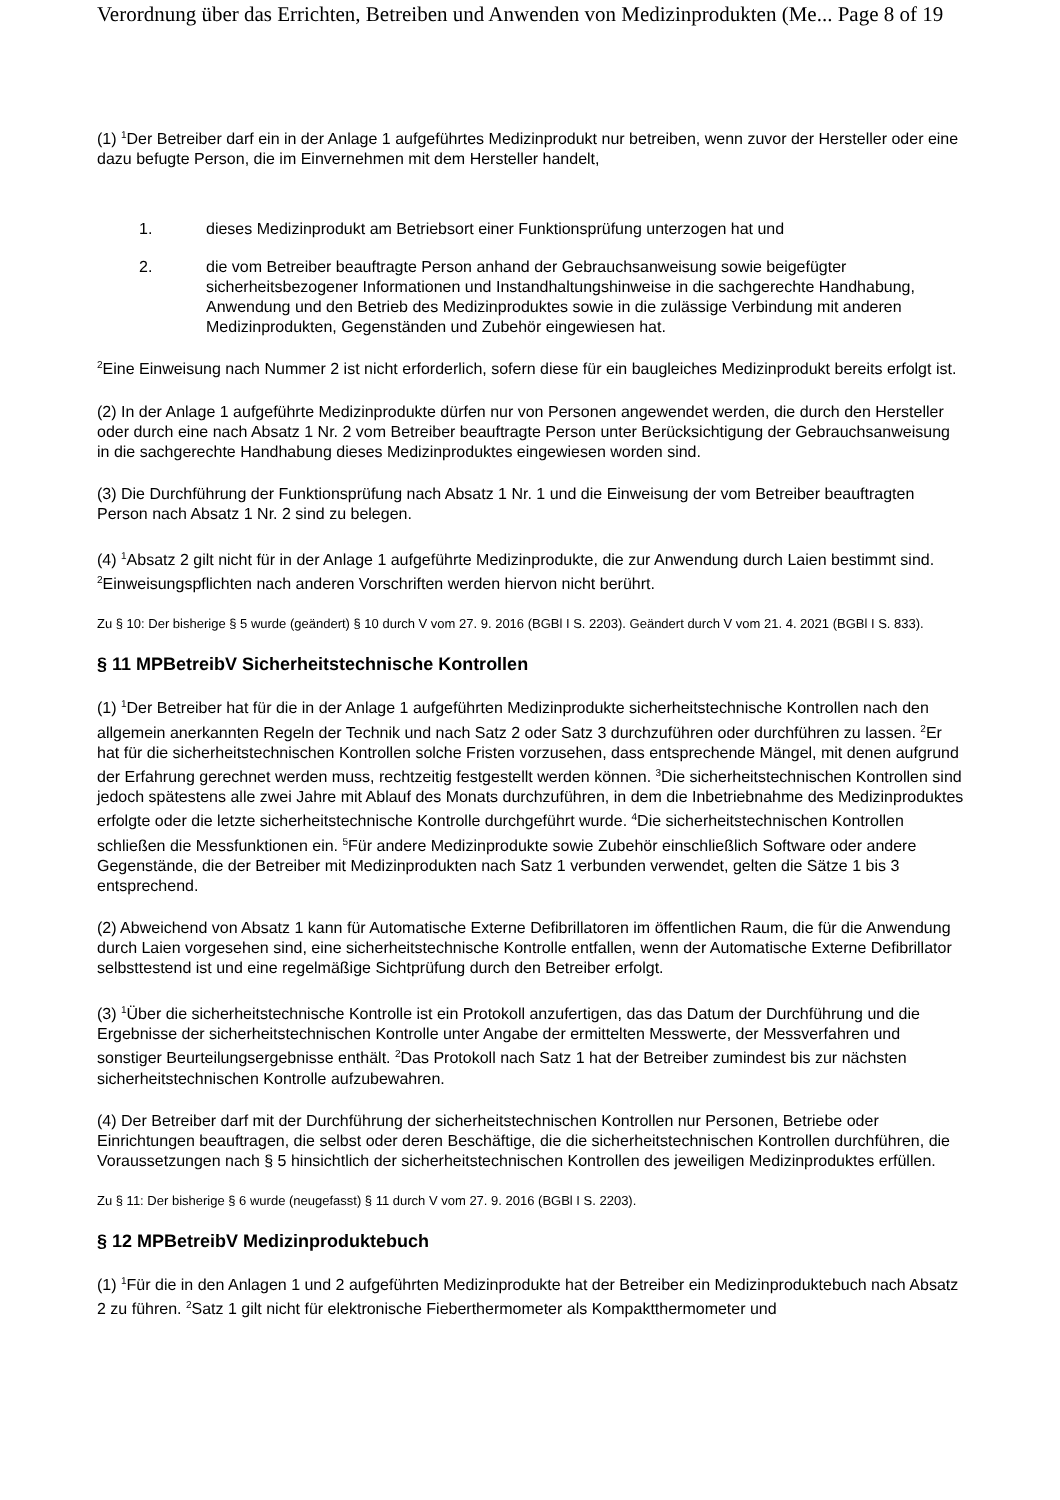Verordnung über das Errichten, Betreiben und Anwenden von Medizinprodukten (Me... Page 8 of 19
(1) <sup>1</sup>Der Betreiber darf ein in der Anlage 1 aufgeführtes Medizinprodukt nur betreiben, wenn zuvor der Hersteller oder eine dazu befugte Person, die im Einvernehmen mit dem Hersteller handelt,
1. dieses Medizinprodukt am Betriebsort einer Funktionsprüfung unterzogen hat und
2. die vom Betreiber beauftragte Person anhand der Gebrauchsanweisung sowie beigefügter sicherheitsbezogener Informationen und Instandhaltungshinweise in die sachgerechte Handhabung, Anwendung und den Betrieb des Medizinproduktes sowie in die zulässige Verbindung mit anderen Medizinprodukten, Gegenständen und Zubehör eingewiesen hat.
<sup>2</sup> Eine Einweisung nach Nummer 2 ist nicht erforderlich, sofern diese für ein baugleiches Medizinprodukt bereits erfolgt ist.
(2) In der Anlage 1 aufgeführte Medizinprodukte dürfen nur von Personen angewendet werden, die durch den Hersteller oder durch eine nach Absatz 1 Nr. 2 vom Betreiber beauftragte Person unter Berücksichtigung der Gebrauchsanweisung in die sachgerechte Handhabung dieses Medizinproduktes eingewiesen worden sind.
(3) Die Durchführung der Funktionsprüfung nach Absatz 1 Nr. 1 und die Einweisung der vom Betreiber beauftragten Person nach Absatz 1 Nr. 2 sind zu belegen.
(4) <sup>1</sup>Absatz 2 gilt nicht für in der Anlage 1 aufgeführte Medizinprodukte, die zur Anwendung durch Laien bestimmt sind. <sup>2</sup>Einweisungspflichten nach anderen Vorschriften werden hiervon nicht berührt.
Zu § 10: Der bisherige § 5 wurde (geändert) § 10 durch V vom 27. 9. 2016 (BGBl I S. 2203). Geändert durch V vom 21. 4. 2021 (BGBl I S. 833).
§ 11 MPBetreibV Sicherheitstechnische Kontrollen
(1) <sup>1</sup>Der Betreiber hat für die in der Anlage 1 aufgeführten Medizinprodukte sicherheitstechnische Kontrollen nach den allgemein anerkannten Regeln der Technik und nach Satz 2 oder Satz 3 durchzuführen oder durchführen zu lassen. <sup>2</sup>Er hat für die sicherheitstechnischen Kontrollen solche Fristen vorzusehen, dass entsprechende Mängel, mit denen aufgrund der Erfahrung gerechnet werden muss, rechtzeitig festgestellt werden können. <sup>3</sup>Die sicherheitstechnischen Kontrollen sind jedoch spätestens alle zwei Jahre mit Ablauf des Monats durchzuführen, in dem die Inbetriebnahme des Medizinproduktes erfolgte oder die letzte sicherheitstechnische Kontrolle durchgeführt wurde. <sup>4</sup>Die sicherheitstechnischen Kontrollen schließen die Messfunktionen ein. <sup>5</sup>Für andere Medizinprodukte sowie Zubehör einschließlich Software oder andere Gegenstände, die der Betreiber mit Medizinprodukten nach Satz 1 verbunden verwendet, gelten die Sätze 1 bis 3 entsprechend.
(2) Abweichend von Absatz 1 kann für Automatische Externe Defibrillatoren im öffentlichen Raum, die für die Anwendung durch Laien vorgesehen sind, eine sicherheitstechnische Kontrolle entfallen, wenn der Automatische Externe Defibrillator selbsttestend ist und eine regelmäßige Sichtprüfung durch den Betreiber erfolgt.
(3) <sup>1</sup>Über die sicherheitstechnische Kontrolle ist ein Protokoll anzufertigen, das das Datum der Durchführung und die Ergebnisse der sicherheitstechnischen Kontrolle unter Angabe der ermittelten Messwerte, der Messverfahren und sonstiger Beurteilungsergebnisse enthält. <sup>2</sup>Das Protokoll nach Satz 1 hat der Betreiber zumindest bis zur nächsten sicherheitstechnischen Kontrolle aufzubewahren.
(4) Der Betreiber darf mit der Durchführung der sicherheitstechnischen Kontrollen nur Personen, Betriebe oder Einrichtungen beauftragen, die selbst oder deren Beschäftige, die die sicherheitstechnischen Kontrollen durchführen, die Voraussetzungen nach § 5 hinsichtlich der sicherheitstechnischen Kontrollen des jeweiligen Medizinproduktes erfüllen.
Zu § 11: Der bisherige § 6 wurde (neugefasst) § 11 durch V vom 27. 9. 2016 (BGBl I S. 2203).
§ 12 MPBetreibV Medizinproduktebuch
(1) <sup>1</sup>Für die in den Anlagen 1 und 2 aufgeführten Medizinprodukte hat der Betreiber ein Medizinproduktebuch nach Absatz 2 zu führen. <sup>2</sup>Satz 1 gilt nicht für elektronische Fieberthermometer als Kompaktthermometer und